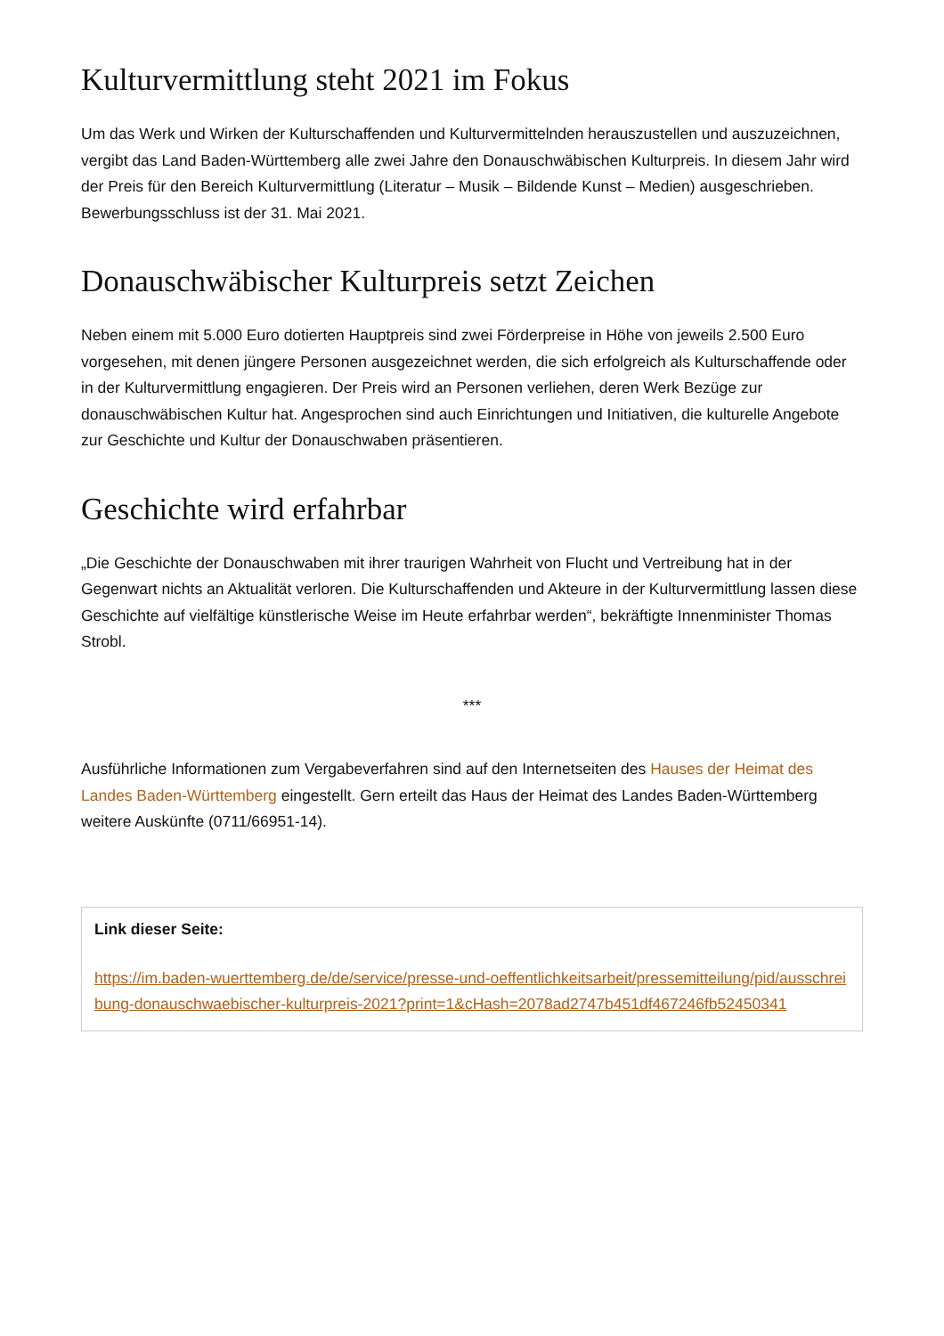Kulturvermittlung steht 2021 im Fokus
Um das Werk und Wirken der Kulturschaffenden und Kulturvermittelnden herauszustellen und auszuzeichnen, vergibt das Land Baden-Württemberg alle zwei Jahre den Donauschwäbischen Kulturpreis. In diesem Jahr wird der Preis für den Bereich Kulturvermittlung (Literatur – Musik – Bildende Kunst – Medien) ausgeschrieben. Bewerbungsschluss ist der 31. Mai 2021.
Donauschwäbischer Kulturpreis setzt Zeichen
Neben einem mit 5.000 Euro dotierten Hauptpreis sind zwei Förderpreise in Höhe von jeweils 2.500 Euro vorgesehen, mit denen jüngere Personen ausgezeichnet werden, die sich erfolgreich als Kulturschaffende oder in der Kulturvermittlung engagieren. Der Preis wird an Personen verliehen, deren Werk Bezüge zur donauschwäbischen Kultur hat. Angesprochen sind auch Einrichtungen und Initiativen, die kulturelle Angebote zur Geschichte und Kultur der Donauschwaben präsentieren.
Geschichte wird erfahrbar
„Die Geschichte der Donauschwaben mit ihrer traurigen Wahrheit von Flucht und Vertreibung hat in der Gegenwart nichts an Aktualität verloren. Die Kulturschaffenden und Akteure in der Kulturvermittlung lassen diese Geschichte auf vielfältige künstlerische Weise im Heute erfahrbar werden“, bekräftigte Innenminister Thomas Strobl.
***
Ausführliche Informationen zum Vergabeverfahren sind auf den Internetseiten des Hauses der Heimat des Landes Baden-Württemberg eingestellt. Gern erteilt das Haus der Heimat des Landes Baden-Württemberg weitere Auskünfte (0711/66951-14).
Link dieser Seite:
https://im.baden-wuerttemberg.de/de/service/presse-und-oeffentlichkeitsarbeit/pressemitteilung/pid/ausschreibung-donauschwaebischer-kulturpreis-2021?print=1&cHash=2078ad2747b451df467246fb52450341